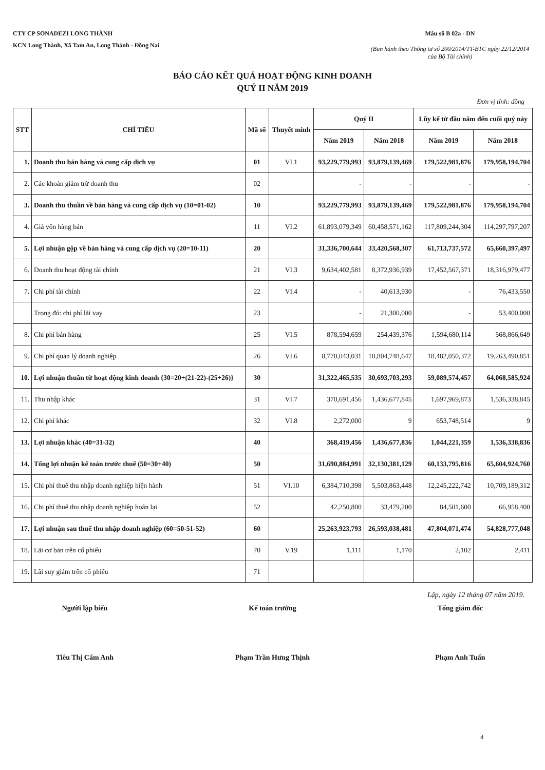CTY CP SONADEZI LONG THÀNH
KCN Long Thành, Xã Tam An, Long Thành - Đồng Nai
Mẫu số B 02a - DN
(Ban hành theo Thông tư số 200/2014/TT-BTC ngày 22/12/2014 của Bộ Tài chính)
BÁO CÁO KẾT QUẢ HOẠT ĐỘNG KINH DOANH
QUÝ II NĂM 2019
Đơn vị tính: đồng
| STT | CHỈ TIÊU | Mã số | Thuyết minh | Quý II | | Lũy kế từ đầu năm đến cuối quý này | |
| --- | --- | --- | --- | --- | --- | --- | --- |
| | | | | Năm 2019 | Năm 2018 | Năm 2019 | Năm 2018 |
| 1. | Doanh thu bán hàng và cung cấp dịch vụ | 01 | VI.1 | 93,229,779,993 | 93,879,139,469 | 179,522,981,876 | 179,958,194,704 |
| 2. | Các khoản giảm trừ doanh thu | 02 | | - | - | - | - |
| 3. | Doanh thu thuần về bán hàng và cung cấp dịch vụ (10=01-02) | 10 | | 93,229,779,993 | 93,879,139,469 | 179,522,981,876 | 179,958,194,704 |
| 4. | Giá vốn hàng bán | 11 | VI.2 | 61,893,079,349 | 60,458,571,162 | 117,809,244,304 | 114,297,797,207 |
| 5. | Lợi nhuận gộp về bán hàng và cung cấp dịch vụ (20=10-11) | 20 | | 31,336,700,644 | 33,420,568,307 | 61,713,737,572 | 65,660,397,497 |
| 6. | Doanh thu hoạt động tài chính | 21 | VI.3 | 9,634,402,581 | 8,372,936,939 | 17,452,567,371 | 18,316,979,477 |
| 7. | Chi phí tài chính | 22 | VI.4 | - | 40,613,930 | - | 76,433,550 |
| | Trong đó: chi phí lãi vay | 23 | | - | 21,300,000 | - | 53,400,000 |
| 8. | Chi phí bán hàng | 25 | VI.5 | 878,594,659 | 254,439,376 | 1,594,680,114 | 568,866,649 |
| 9. | Chi phí quản lý doanh nghiệp | 26 | VI.6 | 8,770,043,031 | 10,804,748,647 | 18,482,050,372 | 19,263,490,851 |
| 10. | Lợi nhuận thuần từ hoạt động kinh doanh {30=20+(21-22)-(25+26)} | 30 | | 31,322,465,535 | 30,693,703,293 | 59,089,574,457 | 64,068,585,924 |
| 11. | Thu nhập khác | 31 | VI.7 | 370,691,456 | 1,436,677,845 | 1,697,969,873 | 1,536,338,845 |
| 12. | Chi phí khác | 32 | VI.8 | 2,272,000 | 9 | 653,748,514 | 9 |
| 13. | Lợi nhuận khác (40=31-32) | 40 | | 368,419,456 | 1,436,677,836 | 1,044,221,359 | 1,536,338,836 |
| 14. | Tổng lợi nhuận kế toán trước thuế (50=30+40) | 50 | | 31,690,884,991 | 32,130,381,129 | 60,133,795,816 | 65,604,924,760 |
| 15. | Chi phí thuế thu nhập doanh nghiệp hiện hành | 51 | VI.10 | 6,384,710,398 | 5,503,863,448 | 12,245,222,742 | 10,709,189,312 |
| 16. | Chi phí thuế thu nhập doanh nghiệp hoãn lại | 52 | | 42,250,800 | 33,479,200 | 84,501,600 | 66,958,400 |
| 17. | Lợi nhuận sau thuế thu nhập doanh nghiệp (60=50-51-52) | 60 | | 25,263,923,793 | 26,593,038,481 | 47,804,071,474 | 54,828,777,048 |
| 18. | Lãi cơ bản trên cổ phiếu | 70 | V.19 | 1,111 | 1,170 | 2,102 | 2,411 |
| 19. | Lãi suy giảm trên cổ phiếu | 71 | | | | | |
Lập, ngày 12 tháng 07 năm 2019.
Người lập biểu
Tiêu Thị Cẩm Anh
Kế toán trưởng
Phạm Trần Hưng Thịnh
Tổng giám đốc
Phạm Anh Tuấn
4